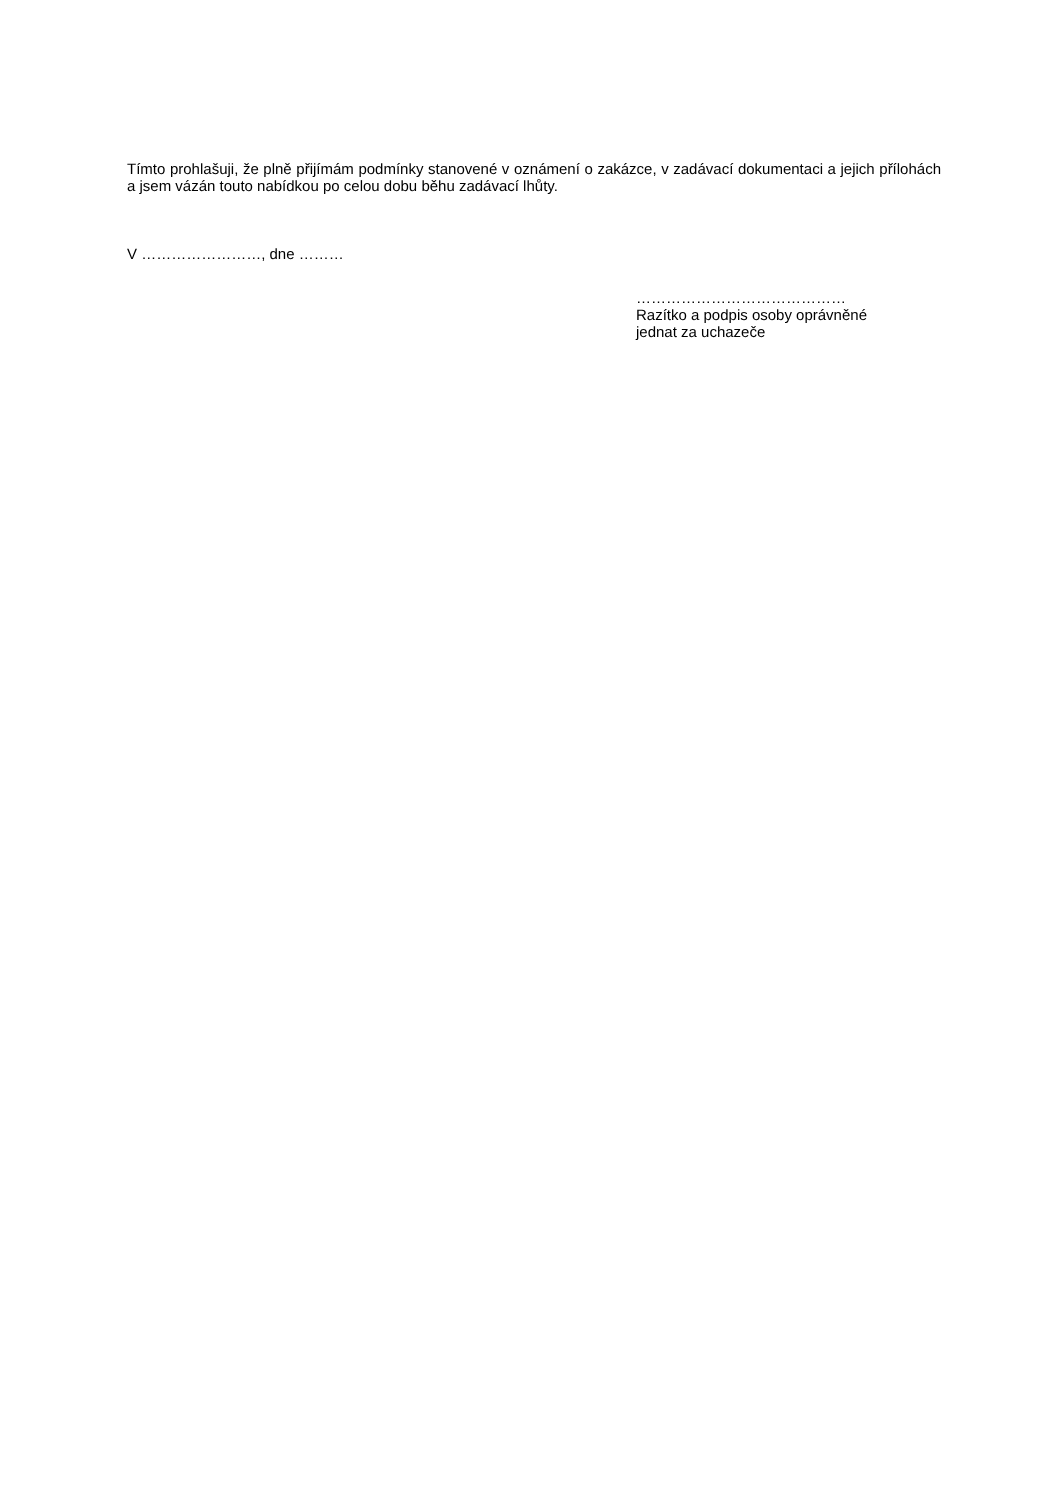Tímto prohlašuji, že plně přijímám podmínky stanovené v oznámení o zakázce, v zadávací dokumentaci a jejich přílohách a jsem vázán touto nabídkou po celou dobu běhu zadávací lhůty.
V ……………………, dne ………
……………………………………
Razítko a podpis osoby oprávněné
jednat za uchazeče